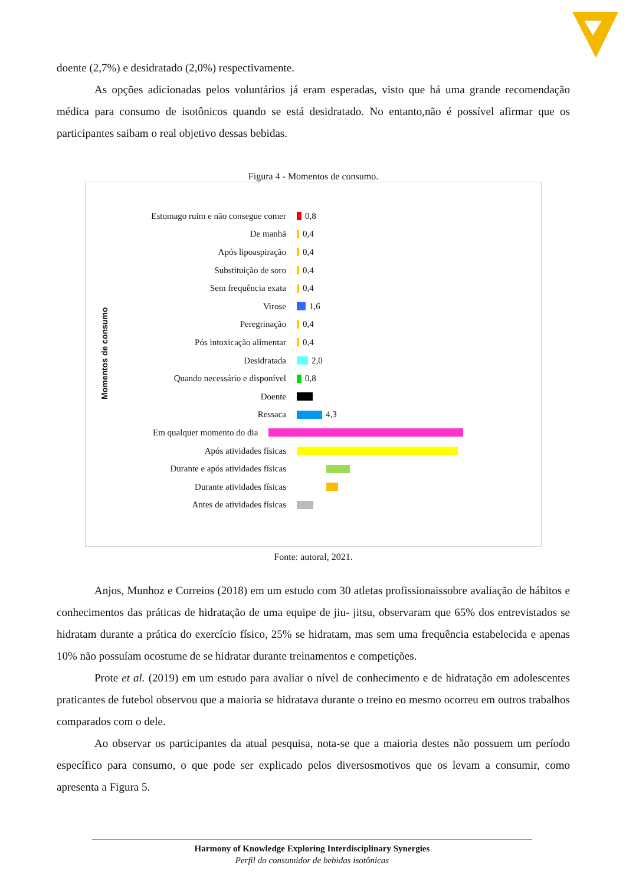doente (2,7%) e desidratado (2,0%) respectivamente.
As opções adicionadas pelos voluntários já eram esperadas, visto que há uma grande recomendação médica para consumo de isotônicos quando se está desidratado. No entanto,não é possível afirmar que os participantes saibam o real objetivo dessas bebidas.
Figura 4 - Momentos de consumo.
Momentos de consumo
Estomago ruim e não consegue comer 0,8
De manhã 0,4
Após lipoaspiração 0,4
Substituição de soro 0,4
Sem frequência exata 0,4
Virose 1,6
Peregrinação 0,4
Pós intoxicação alimentar 0,4
Desidratada 2,0
Quando necessário e disponível 0,8
Doente
Ressaca 4,3
Em qualquer momento do dia
Após atividades físicas
Durante e após atividades físicas
Durante atividades físicas
Antes de atividades físicas
Fonte: autoral, 2021.
Anjos, Munhoz e Correios (2018) em um estudo com 30 atletas profissionaissobre avaliação de hábitos e conhecimentos das práticas de hidratação de uma equipe de jiu- jitsu, observaram que 65% dos entrevistados se hidratam durante a prática do exercício físico, 25% se hidratam, mas sem uma frequência estabelecida e apenas 10% não possuíam ocostume de se hidratar durante treinamentos e competições.
Prote et al. (2019) em um estudo para avaliar o nível de conhecimento e de hidratação em adolescentes praticantes de futebol observou que a maioria se hidratava durante o treino eo mesmo ocorreu em outros trabalhos comparados com o dele.
Ao observar os participantes da atual pesquisa, nota-se que a maioria destes não possuem um período específico para consumo, o que pode ser explicado pelos diversosmotivos que os levam a consumir, como apresenta a Figura 5.
Harmony of Knowledge Exploring Interdisciplinary Synergies
Perfil do consumidor de bebidas isotônicas